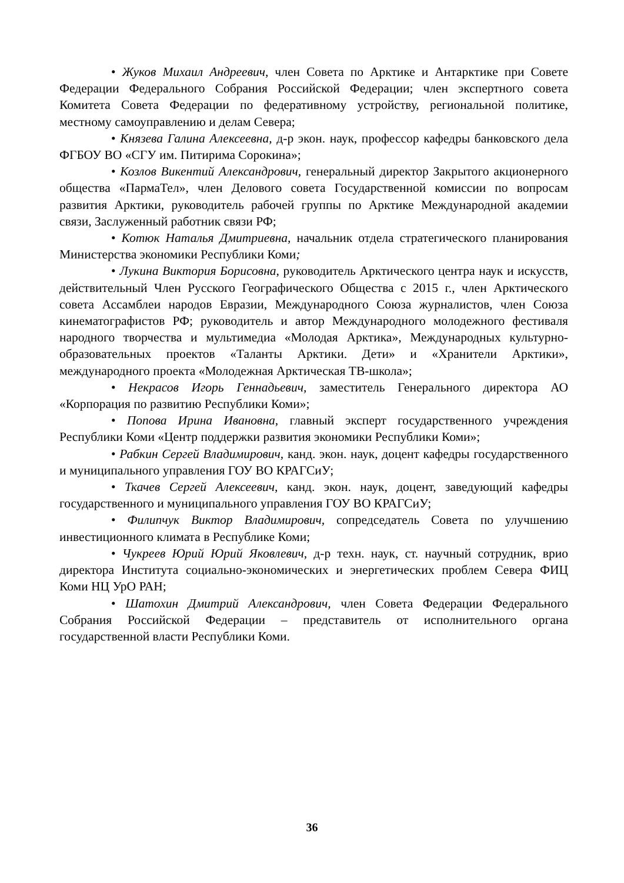• Жуков Михаил Андреевич, член Совета по Арктике и Антарктике при Совете Федерации Федерального Собрания Российской Федерации; член экспертного совета Комитета Совета Федерации по федеративному устройству, региональной политике, местному самоуправлению и делам Севера;
• Князева Галина Алексеевна, д-р экон. наук, профессор кафедры банковского дела ФГБОУ ВО «СГУ им. Питирима Сорокина»;
• Козлов Викентий Александрович, генеральный директор Закрытого акционерного общества «ПармаТел», член Делового совета Государственной комиссии по вопросам развития Арктики, руководитель рабочей группы по Арктике Международной академии связи, Заслуженный работник связи РФ;
• Котюк Наталья Дмитриевна, начальник отдела стратегического планирования Министерства экономики Республики Коми;
• Лукина Виктория Борисовна, руководитель Арктического центра наук и искусств, действительный Член Русского Географического Общества с 2015 г., член Арктического совета Ассамблеи народов Евразии, Международного Союза журналистов, член Союза кинематографистов РФ; руководитель и автор Международного молодежного фестиваля народного творчества и мультимедиа «Молодая Арктика», Международных культурно-образовательных проектов «Таланты Арктики. Дети» и «Хранители Арктики», международного проекта «Молодежная Арктическая ТВ-школа»;
• Некрасов Игорь Геннадьевич, заместитель Генерального директора АО «Корпорация по развитию Республики Коми»;
• Попова Ирина Ивановна, главный эксперт государственного учреждения Республики Коми «Центр поддержки развития экономики Республики Коми»;
• Рабкин Сергей Владимирович, канд. экон. наук, доцент кафедры государственного и муниципального управления ГОУ ВО КРАГСиУ;
• Ткачев Сергей Алексеевич, канд. экон. наук, доцент, заведующий кафедры государственного и муниципального управления ГОУ ВО КРАГСиУ;
• Филипчук Виктор Владимирович, сопредседатель Совета по улучшению инвестиционного климата в Республике Коми;
• Чукреев Юрий Юрий Яковлевич, д-р техн. наук, ст. научный сотрудник, врио директора Института социально-экономических и энергетических проблем Севера ФИЦ Коми НЦ УрО РАН;
• Шатохин Дмитрий Александрович, член Совета Федерации Федерального Собрания Российской Федерации – представитель от исполнительного органа государственной власти Республики Коми.
36